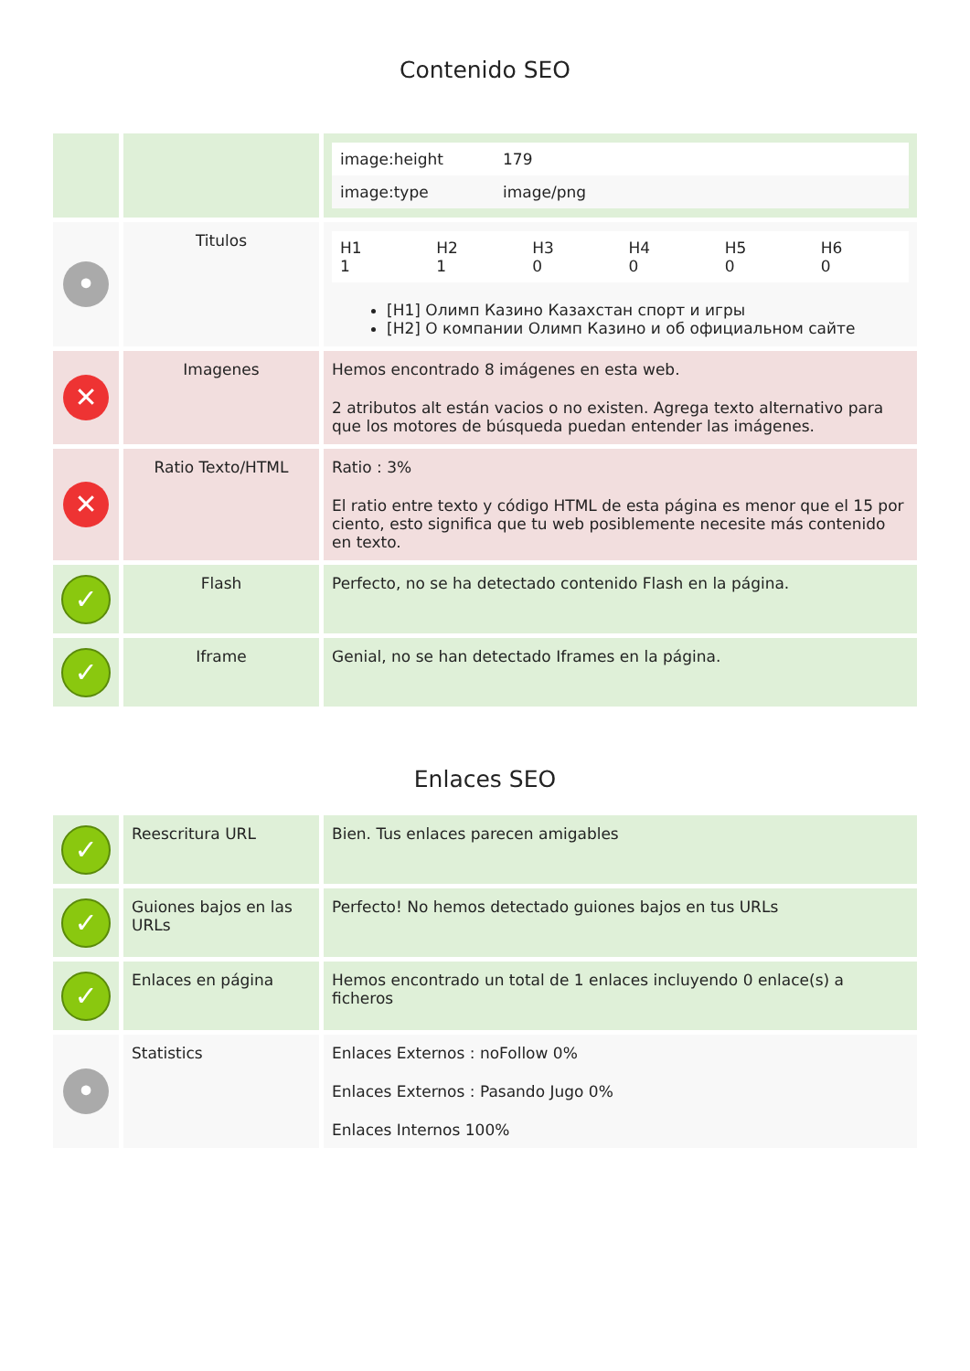Contenido SEO
| | | / image:height / 179 / / image:type / image/png / |
| • | Titulos | / H1 1 / H2 1 / H3 0 / H4 0 / H5 0 / H6 0 / [H1] Олимп Казино Казахстан спорт и игры [H2] О компании Олимп Казино и об официальном сайте |
| ✕ | Imagenes | Hemos encontrado 8 imágenes en esta web. 2 atributos alt están vacios o no existen. Agrega texto alternativo para que los motores de búsqueda puedan entender las imágenes. |
| ✕ | Ratio Texto/HTML | Ratio : 3% El ratio entre texto y código HTML de esta página es menor que el 15 por ciento, esto significa que tu web posiblemente necesite más contenido en texto. |
| ✓ | Flash | Perfecto, no se ha detectado contenido Flash en la página. |
| ✓ | Iframe | Genial, no se han detectado Iframes en la página. |
Enlaces SEO
| ✓ | Reescritura URL | Bien. Tus enlaces parecen amigables |
| ✓ | Guiones bajos en las URLs | Perfecto! No hemos detectado guiones bajos en tus URLs |
| ✓ | Enlaces en página | Hemos encontrado un total de 1 enlaces incluyendo 0 enlace(s) a ficheros |
| • | Statistics | Enlaces Externos : noFollow 0% Enlaces Externos : Pasando Jugo 0% Enlaces Internos 100% |